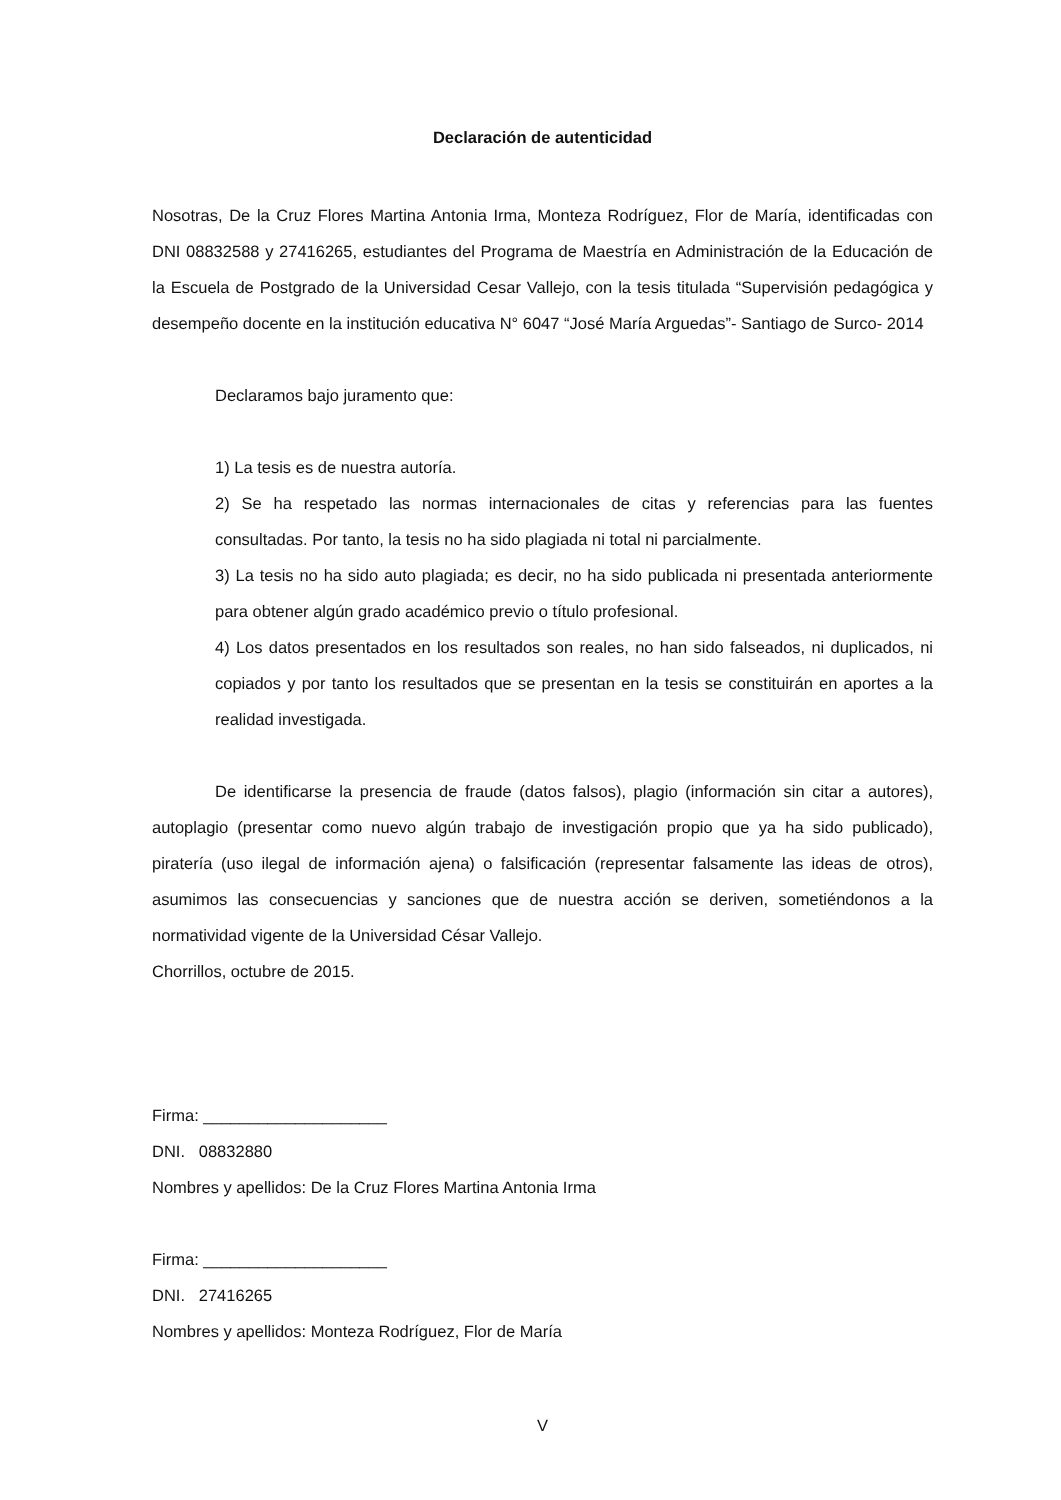Declaración de autenticidad
Nosotras, De la Cruz Flores Martina Antonia Irma, Monteza Rodríguez, Flor de María, identificadas con DNI 08832588 y 27416265, estudiantes del Programa de Maestría en Administración de la Educación de la Escuela de Postgrado de la Universidad Cesar Vallejo, con la tesis titulada “Supervisión pedagógica y desempeño docente en la institución educativa N° 6047 “José María Arguedas”- Santiago de Surco- 2014
Declaramos bajo juramento que:
1) La tesis es de nuestra autoría.
2) Se ha respetado las normas internacionales de citas y referencias para las fuentes consultadas. Por tanto, la tesis no ha sido plagiada ni total ni parcialmente.
3) La tesis no ha sido auto plagiada; es decir, no ha sido publicada ni presentada anteriormente para obtener algún grado académico previo o título profesional.
4) Los datos presentados en los resultados son reales, no han sido falseados, ni duplicados, ni copiados y por tanto los resultados que se presentan en la tesis se constituirán en aportes a la realidad investigada.
De identificarse la presencia de fraude (datos falsos), plagio (información sin citar a autores), autoplagio (presentar como nuevo algún trabajo de investigación propio que ya ha sido publicado), piratería (uso ilegal de información ajena) o falsificación (representar falsamente las ideas de otros), asumimos las consecuencias y sanciones que de nuestra acción se deriven, sometiéndonos a la normatividad vigente de la Universidad César Vallejo.
Chorrillos, octubre de 2015.
Firma: ____________________
DNI. 08832880
Nombres y apellidos: De la Cruz Flores Martina Antonia Irma
Firma: ____________________
DNI. 27416265
Nombres y apellidos: Monteza Rodríguez, Flor de María
V